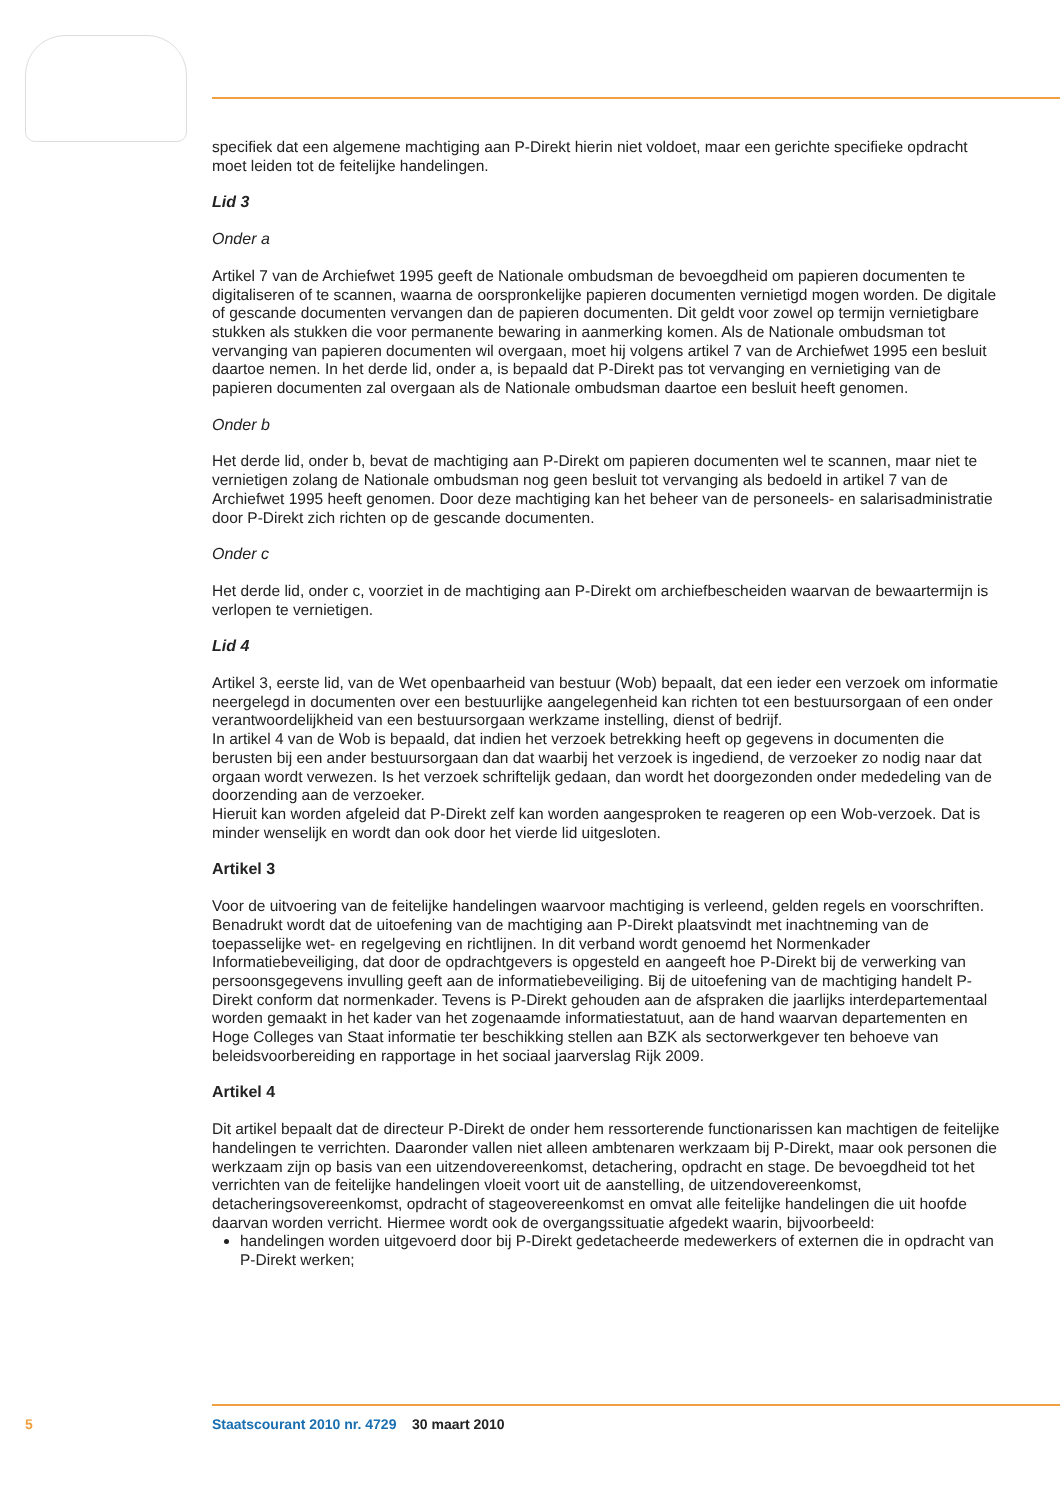specifiek dat een algemene machtiging aan P-Direkt hierin niet voldoet, maar een gerichte specifieke opdracht moet leiden tot de feitelijke handelingen.
Lid 3
Onder a
Artikel 7 van de Archiefwet 1995 geeft de Nationale ombudsman de bevoegdheid om papieren documenten te digitaliseren of te scannen, waarna de oorspronkelijke papieren documenten vernietigd mogen worden. De digitale of gescande documenten vervangen dan de papieren documenten. Dit geldt voor zowel op termijn vernietigbare stukken als stukken die voor permanente bewaring in aanmerking komen. Als de Nationale ombudsman tot vervanging van papieren documenten wil overgaan, moet hij volgens artikel 7 van de Archiefwet 1995 een besluit daartoe nemen. In het derde lid, onder a, is bepaald dat P-Direkt pas tot vervanging en vernietiging van de papieren documenten zal overgaan als de Nationale ombudsman daartoe een besluit heeft genomen.
Onder b
Het derde lid, onder b, bevat de machtiging aan P-Direkt om papieren documenten wel te scannen, maar niet te vernietigen zolang de Nationale ombudsman nog geen besluit tot vervanging als bedoeld in artikel 7 van de Archiefwet 1995 heeft genomen. Door deze machtiging kan het beheer van de personeels- en salarisadministratie door P-Direkt zich richten op de gescande documenten.
Onder c
Het derde lid, onder c, voorziet in de machtiging aan P-Direkt om archiefbescheiden waarvan de bewaartermijn is verlopen te vernietigen.
Lid 4
Artikel 3, eerste lid, van de Wet openbaarheid van bestuur (Wob) bepaalt, dat een ieder een verzoek om informatie neergelegd in documenten over een bestuurlijke aangelegenheid kan richten tot een bestuursorgaan of een onder verantwoordelijkheid van een bestuursorgaan werkzame instelling, dienst of bedrijf.
In artikel 4 van de Wob is bepaald, dat indien het verzoek betrekking heeft op gegevens in documenten die berusten bij een ander bestuursorgaan dan dat waarbij het verzoek is ingediend, de verzoeker zo nodig naar dat orgaan wordt verwezen. Is het verzoek schriftelijk gedaan, dan wordt het doorgezonden onder mededeling van de doorzending aan de verzoeker.
Hieruit kan worden afgeleid dat P-Direkt zelf kan worden aangesproken te reageren op een Wob-verzoek. Dat is minder wenselijk en wordt dan ook door het vierde lid uitgesloten.
Artikel 3
Voor de uitvoering van de feitelijke handelingen waarvoor machtiging is verleend, gelden regels en voorschriften.
Benadrukt wordt dat de uitoefening van de machtiging aan P-Direkt plaatsvindt met inachtneming van de toepasselijke wet- en regelgeving en richtlijnen. In dit verband wordt genoemd het Normenkader Informatiebeveiliging, dat door de opdrachtgevers is opgesteld en aangeeft hoe P-Direkt bij de verwerking van persoonsgegevens invulling geeft aan de informatiebeveiliging. Bij de uitoefening van de machtiging handelt P-Direkt conform dat normenkader. Tevens is P-Direkt gehouden aan de afspraken die jaarlijks interdepartementaal worden gemaakt in het kader van het zogenaamde informatiestatuut, aan de hand waarvan departementen en Hoge Colleges van Staat informatie ter beschikking stellen aan BZK als sectorwerkgever ten behoeve van beleidsvoorbereiding en rapportage in het sociaal jaarverslag Rijk 2009.
Artikel 4
Dit artikel bepaalt dat de directeur P-Direkt de onder hem ressorterende functionarissen kan machtigen de feitelijke handelingen te verrichten. Daaronder vallen niet alleen ambtenaren werkzaam bij P-Direkt, maar ook personen die werkzaam zijn op basis van een uitzendovereenkomst, detachering, opdracht en stage. De bevoegdheid tot het verrichten van de feitelijke handelingen vloeit voort uit de aanstelling, de uitzendovereenkomst, detacheringsovereenkomst, opdracht of stageovereenkomst en omvat alle feitelijke handelingen die uit hoofde daarvan worden verricht. Hiermee wordt ook de overgangssituatie afgedekt waarin, bijvoorbeeld:
handelingen worden uitgevoerd door bij P-Direkt gedetacheerde medewerkers of externen die in opdracht van P-Direkt werken;
5 Staatscourant 2010 nr. 4729 30 maart 2010